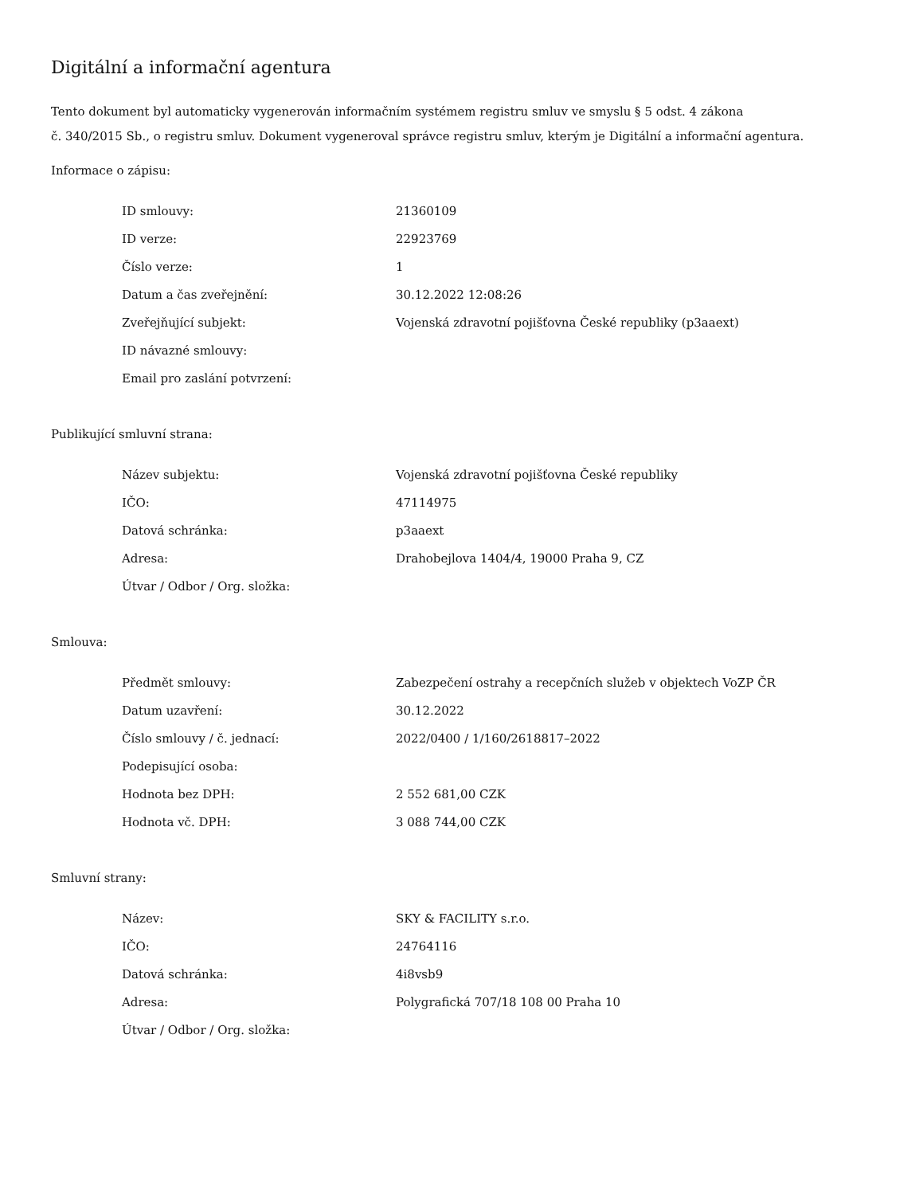Digitální a informační agentura
Tento dokument byl automaticky vygenerován informačním systémem registru smluv ve smyslu § 5 odst. 4 zákona
č. 340/2015 Sb., o registru smluv. Dokument vygeneroval správce registru smluv, kterým je Digitální a informační agentura.
Informace o zápisu:
| ID smlouvy: | 21360109 |
| ID verze: | 22923769 |
| Číslo verze: | 1 |
| Datum a čas zveřejnění: | 30.12.2022 12:08:26 |
| Zveřejňující subjekt: | Vojenská zdravotní pojišťovna České republiky (p3aaext) |
| ID návazné smlouvy: | |
| Email pro zaslání potvrzení: | |
Publikující smluvní strana:
| Název subjektu: | Vojenská zdravotní pojišťovna České republiky |
| IČO: | 47114975 |
| Datová schránka: | p3aaext |
| Adresa: | Drahobejlova 1404/4, 19000 Praha 9, CZ |
| Útvar / Odbor / Org. složka: | |
Smlouva:
| Předmět smlouvy: | Zabezpečení ostrahy a recepčních služeb v objektech VoZP ČR |
| Datum uzavření: | 30.12.2022 |
| Číslo smlouvy / č. jednací: | 2022/0400 / 1/160/2618817–2022 |
| Podepisující osoba: | |
| Hodnota bez DPH: | 2 552 681,00 CZK |
| Hodnota vč. DPH: | 3 088 744,00 CZK |
Smluvní strany:
| Název: | SKY & FACILITY s.r.o. |
| IČO: | 24764116 |
| Datová schránka: | 4i8vsb9 |
| Adresa: | Polygrafická 707/18 108 00 Praha 10 |
| Útvar / Odbor / Org. složka: | |